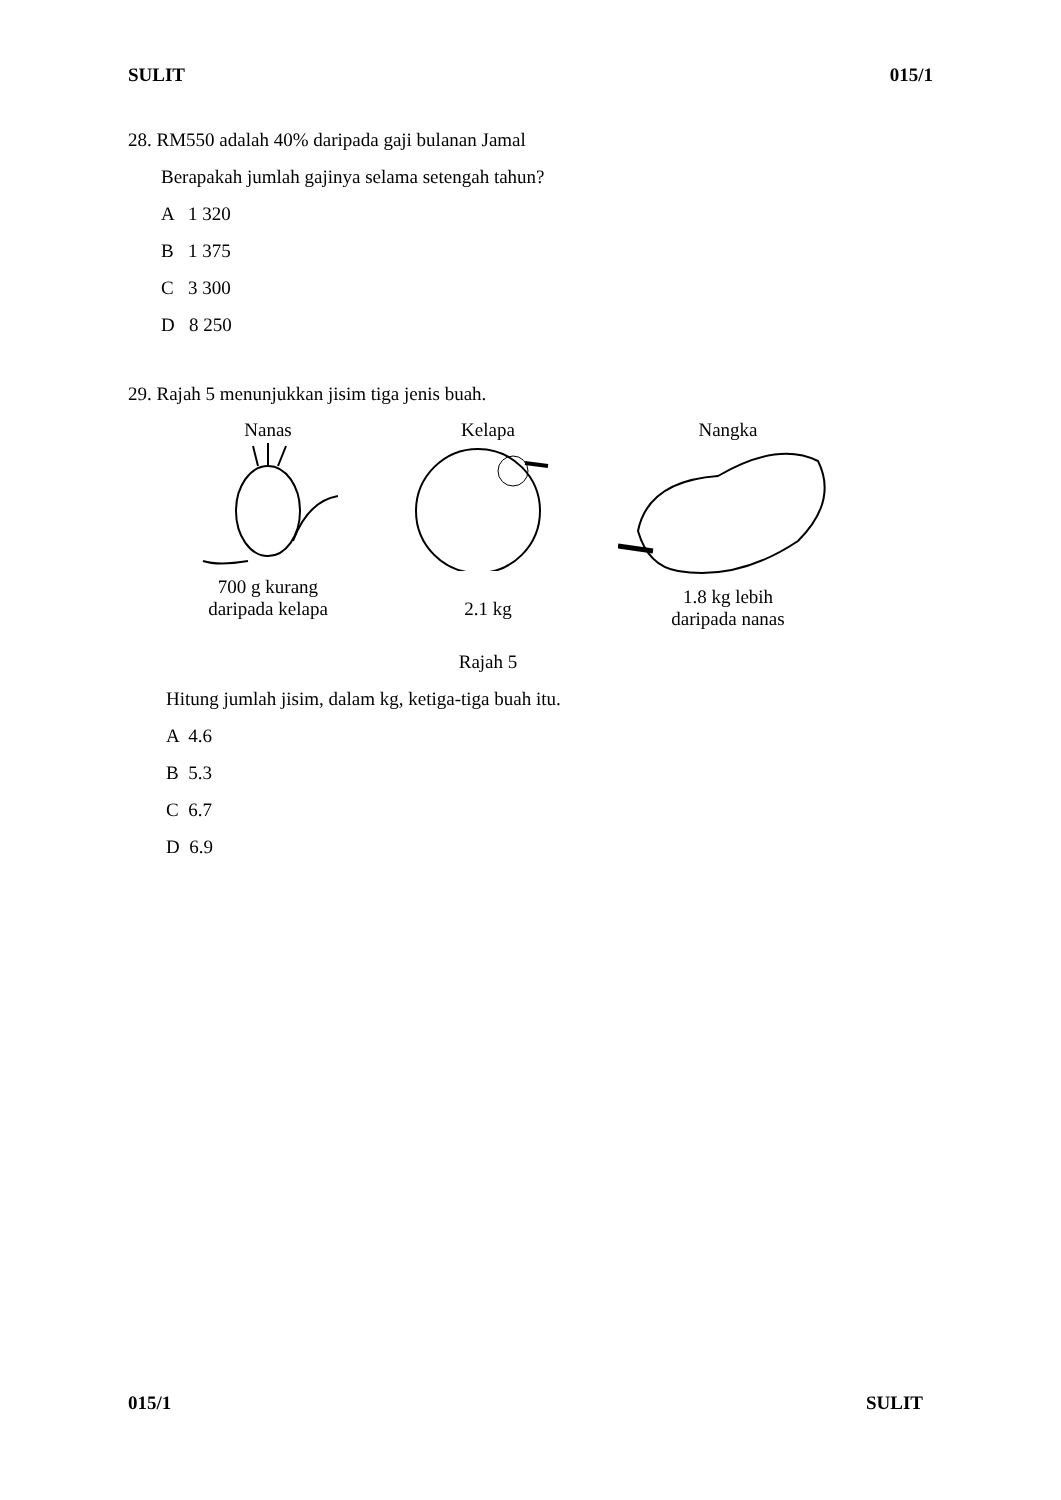SULIT 015/1
28. RM550 adalah 40% daripada gaji bulanan Jamal
Berapakah jumlah gajinya selama setengah tahun?
A 1 320
B 1 375
C 3 300
D 8 250
29. Rajah 5 menunjukkan jisim tiga jenis buah.
Nanas
700 g kurang
daripada kelapa
Kelapa
2.1 kg
Nangka
1.8 kg lebih
daripada nanas
Rajah 5
Hitung jumlah jisim, dalam kg, ketiga-tiga buah itu.
A 4.6
B 5.3
C 6.7
D 6.9
015/1 SULIT